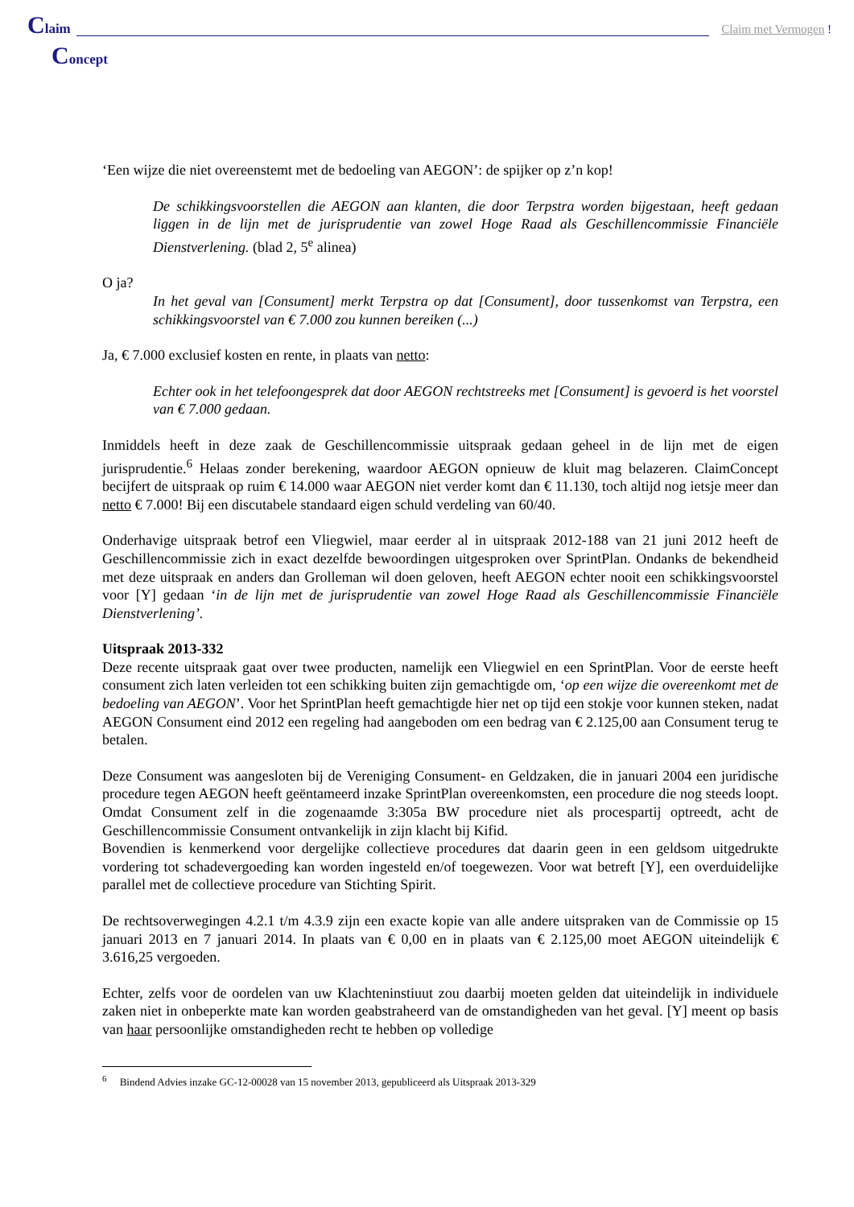Claim
Claim met Vermogen !
Concept
‘Een wijze die niet overeenstemt met de bedoeling van AEGON’: de spijker op z’n kop!
De schikkingsvoorstellen die AEGON aan klanten, die door Terpstra worden bijgestaan, heeft gedaan liggen in de lijn met de jurisprudentie van zowel Hoge Raad als Geschillencommissie Financiële Dienstverlening. (blad 2, 5<sup>e</sup> alinea)
O ja?
In het geval van [Consument] merkt Terpstra op dat [Consument], door tussenkomst van Terpstra, een schikkingsvoorstel van € 7.000 zou kunnen bereiken (...)
Ja, € 7.000 exclusief kosten en rente, in plaats van netto:
Echter ook in het telefoongesprek dat door AEGON rechtstreeks met [Consument] is gevoerd is het voorstel van € 7.000 gedaan.
Inmiddels heeft in deze zaak de Geschillencommissie uitspraak gedaan geheel in de lijn met de eigen jurisprudentie.<sup>6</sup> Helaas zonder berekening, waardoor AEGON opnieuw de kluit mag belazeren. ClaimConcept becijfert de uitspraak op ruim € 14.000 waar AEGON niet verder komt dan € 11.130, toch altijd nog ietsje meer dan netto € 7.000! Bij een discutabele standaard eigen schuld verdeling van 60/40.
Onderhavige uitspraak betrof een Vliegwiel, maar eerder al in uitspraak 2012-188 van 21 juni 2012 heeft de Geschillencommissie zich in exact dezelfde bewoordingen uitgesproken over SprintPlan. Ondanks de bekendheid met deze uitspraak en anders dan Grolleman wil doen geloven, heeft AEGON echter nooit een schikkingsvoorstel voor [Y] gedaan ‘in de lijn met de jurisprudentie van zowel Hoge Raad als Geschillencommissie Financiële Dienstverlening’.
Uitspraak 2013-332
Deze recente uitspraak gaat over twee producten, namelijk een Vliegwiel en een SprintPlan. Voor de eerste heeft consument zich laten verleiden tot een schikking buiten zijn gemachtigde om, ‘op een wijze die overeenkomt met de bedoeling van AEGON’. Voor het SprintPlan heeft gemachtigde hier net op tijd een stokje voor kunnen steken, nadat AEGON Consument eind 2012 een regeling had aangeboden om een bedrag van € 2.125,00 aan Consument terug te betalen.
Deze Consument was aangesloten bij de Vereniging Consument- en Geldzaken, die in januari 2004 een juridische procedure tegen AEGON heeft geëntameerd inzake SprintPlan overeenkomsten, een procedure die nog steeds loopt. Omdat Consument zelf in die zogenaamde 3:305a BW procedure niet als procespartij optreedt, acht de Geschillencommissie Consument ontvankelijk in zijn klacht bij Kifid.
Bovendien is kenmerkend voor dergelijke collectieve procedures dat daarin geen in een geldsom uitgedrukte vordering tot schadevergoeding kan worden ingesteld en/of toegewezen. Voor wat betreft [Y], een overduidelijke parallel met de collectieve procedure van Stichting Spirit.
De rechtsoverwegingen 4.2.1 t/m 4.3.9 zijn een exacte kopie van alle andere uitspraken van de Commissie op 15 januari 2013 en 7 januari 2014. In plaats van € 0,00 en in plaats van € 2.125,00 moet AEGON uiteindelijk € 3.616,25 vergoeden.
Echter, zelfs voor de oordelen van uw Klachteninstiuut zou daarbij moeten gelden dat uiteindelijk in individuele zaken niet in onbeperkte mate kan worden geabstraheerd van de omstandigheden van het geval. [Y] meent op basis van haar persoonlijke omstandigheden recht te hebben op volledige
<sup>6</sup> Bindend Advies inzake GC-12-00028 van 15 november 2013, gepubliceerd als Uitspraak 2013-329